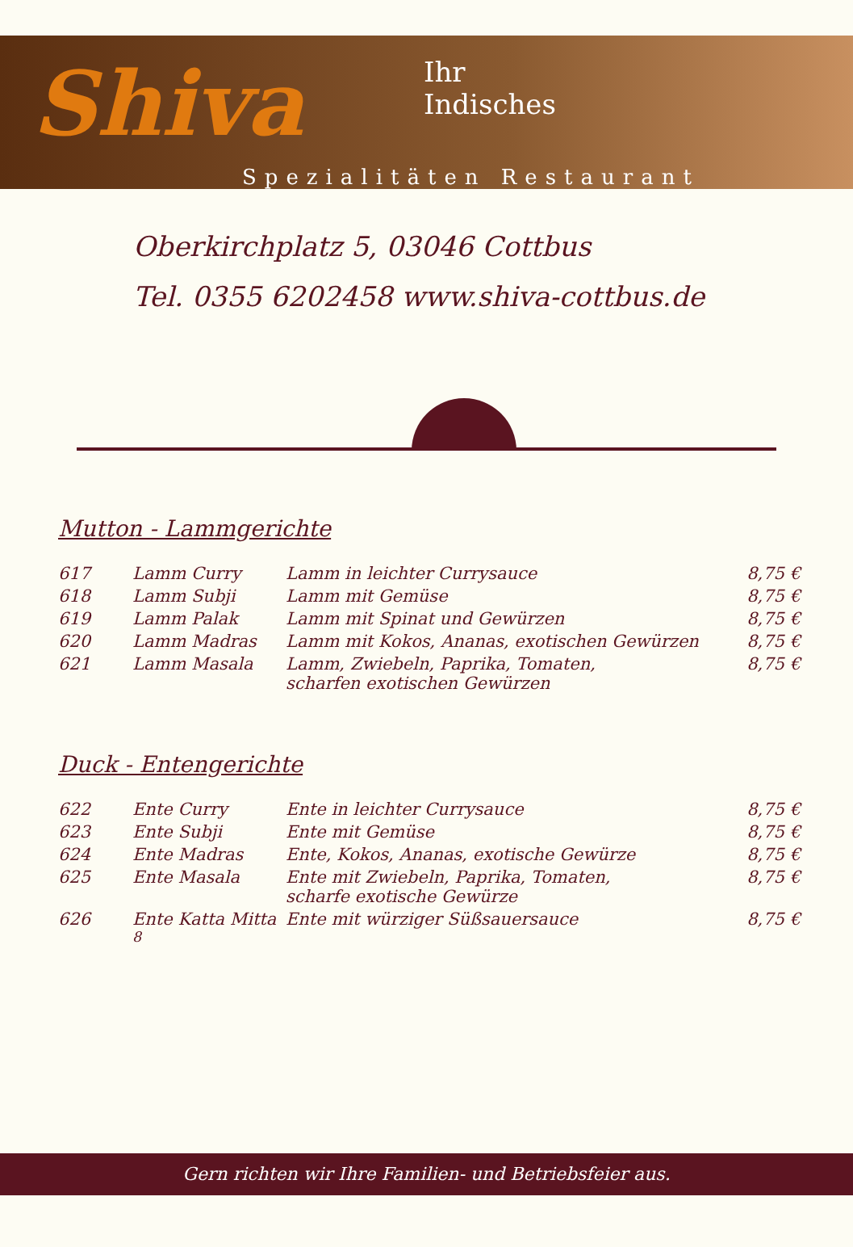Shiva
Ihr
Indisches
Spezialitäten Restaurant
Oberkirchplatz 5, 03046 Cottbus
Tel. 0355 6202458 www.shiva-cottbus.de
Mutton - Lammgerichte
| 617 | Lamm Curry | Lamm in leichter Currysauce | 8,75 € |
| 618 | Lamm Subji | Lamm mit Gemüse | 8,75 € |
| 619 | Lamm Palak | Lamm mit Spinat und Gewürzen | 8,75 € |
| 620 | Lamm Madras | Lamm mit Kokos, Ananas, exotischen Gewürzen | 8,75 € |
| 621 | Lamm Masala | Lamm, Zwiebeln, Paprika, Tomaten, scharfen exotischen Gewürzen | 8,75 € |
Duck - Entengerichte
| 622 | Ente Curry | Ente in leichter Currysauce | 8,75 € |
| 623 | Ente Subji | Ente mit Gemüse | 8,75 € |
| 624 | Ente Madras | Ente, Kokos, Ananas, exotische Gewürze | 8,75 € |
| 625 | Ente Masala | Ente mit Zwiebeln, Paprika, Tomaten, scharfe exotische Gewürze | 8,75 € |
| 626 | Ente Katta Mitta <sup>8</sup> | Ente mit würziger Süßsauersauce | 8,75 € |
Gern richten wir Ihre Familien- und Betriebsfeier aus.